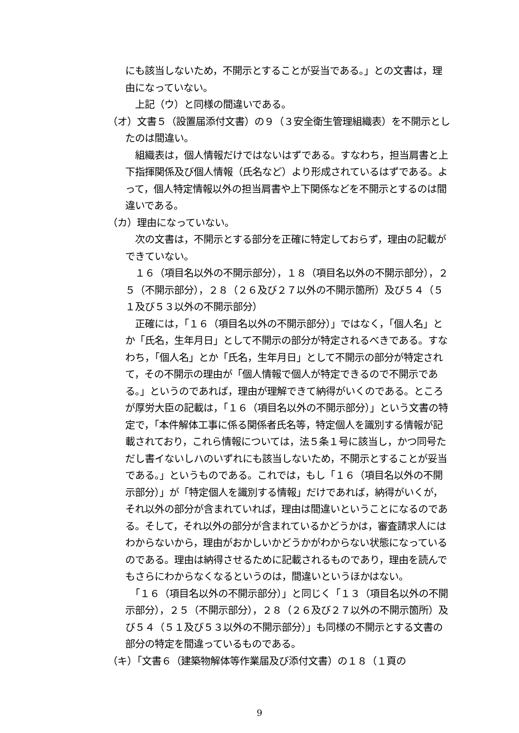にも該当しないため，不開示とすることが妥当である。」との文書は，理由になっていない。
　上記（ウ）と同様の間違いである。
（オ）文書５（設置届添付文書）の９（３安全衛生管理組織表）を不開示としたのは間違い。
　組織表は，個人情報だけではないはずである。すなわち，担当肩書と上下指揮関係及び個人情報（氏名など）より形成されているはずである。よって，個人特定情報以外の担当肩書や上下関係などを不開示とするのは間違いである。
（カ）理由になっていない。
　次の文書は，不開示とする部分を正確に特定しておらず，理由の記載ができていない。
　１６（項目名以外の不開示部分），１８（項目名以外の不開示部分），２５（不開示部分），２８（２６及び２７以外の不開示箇所）及び５４（５１及び５３以外の不開示部分）
　正確には，「１６（項目名以外の不開示部分）」ではなく，「個人名」とか「氏名，生年月日」として不開示の部分が特定されるべきである。すなわち，「個人名」とか「氏名，生年月日」として不開示の部分が特定されて，その不開示の理由が「個人情報で個人が特定できるので不開示である。」というのであれば，理由が理解できて納得がいくのである。ところが厚労大臣の記載は，「１６（項目名以外の不開示部分）」という文書の特定で，「本件解体工事に係る関係者氏名等，特定個人を識別する情報が記載されており，これら情報については，法５条１号に該当し，かつ同号ただし書イないしハのいずれにも該当しないため，不開示とすることが妥当である。」というものである。これでは，もし「１６（項目名以外の不開示部分）」が「特定個人を識別する情報」だけであれば，納得がいくが，それ以外の部分が含まれていれば，理由は間違いということになるのである。そして，それ以外の部分が含まれているかどうかは，審査請求人にはわからないから，理由がおかしいかどうかがわからない状態になっているのである。理由は納得させるために記載されるものであり，理由を読んでもさらにわからなくなるというのは，間違いというほかはない。
　「１６（項目名以外の不開示部分）」と同じく「１３（項目名以外の不開示部分），２５（不開示部分），２８（２６及び２７以外の不開示箇所）及び５４（５１及び５３以外の不開示部分）」も同様の不開示とする文書の部分の特定を間違っているものである。
（キ）「文書６（建築物解体等作業届及び添付文書）の１８（１頁の
9